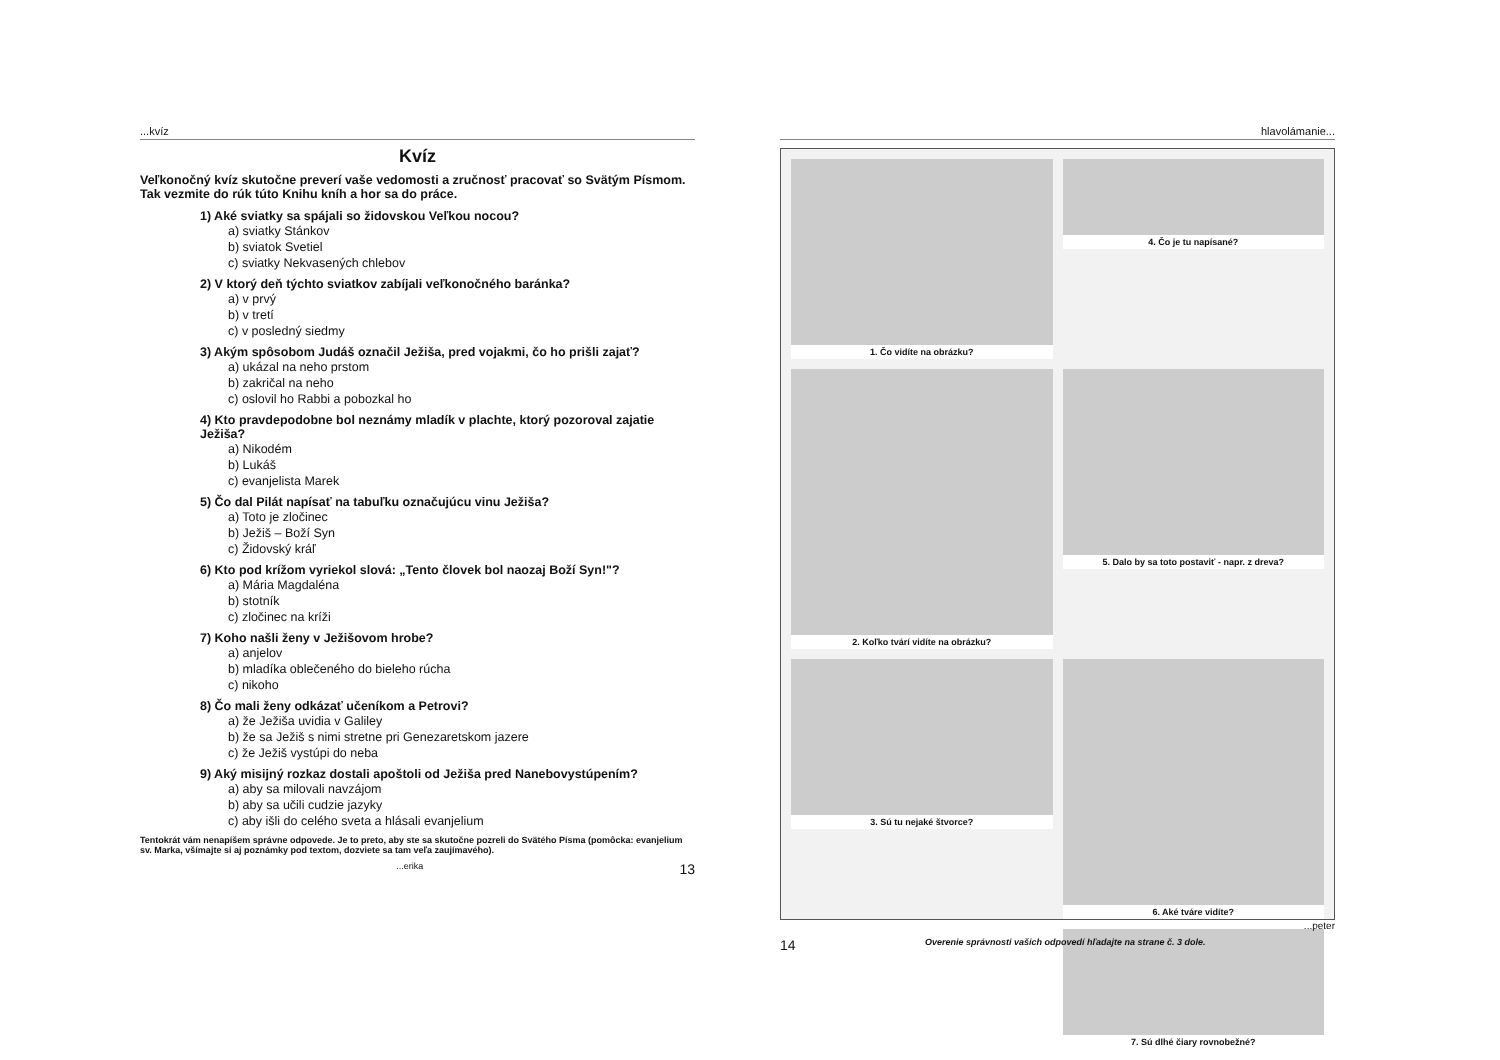...kvíz
Kvíz
Veľkonočný kvíz skutočne preverí vaše vedomosti a zručnosť pracovať so Svätým Písmom. Tak vezmite do rúk túto Knihu kníh a hor sa do práce.
1) Aké sviatky sa spájali so židovskou Veľkou nocou?
a) sviatky Stánkov
b) sviatok Svetiel
c) sviatky Nekvasených chlebov
2) V ktorý deň týchto sviatkov zabíjali veľkonočného baránka?
a) v prvý
b) v tretí
c) v posledný siedmy
3) Akým spôsobom Judáš označil Ježiša, pred vojakmi, čo ho prišli zajať?
a) ukázal na neho prstom
b) zakričal na neho
c) oslovil ho Rabbi a pobozkal ho
4) Kto pravdepodobne bol neznámy mladík v plachte, ktorý pozoroval zajatie Ježiša?
a) Nikodém
b) Lukáš
c) evanjelista Marek
5) Čo dal Pilát napísať na tabuľku označujúcu vinu Ježiša?
a) Toto je zločinec
b) Ježiš – Boží Syn
c) Židovský kráľ
6) Kto pod krížom vyriekol slová: „Tento človek bol naozaj Boží Syn!"?
a) Mária Magdaléna
b) stotník
c) zločinec na kríži
7) Koho našli ženy v Ježišovom hrobe?
a) anjelov
b) mladíka oblečeného do bieleho rúcha
c) nikoho
8) Čo mali ženy odkázať učeníkom a Petrovi?
a) že Ježiša uvidia v Galiley
b) že sa Ježiš s nimi stretne pri Genezaretskom jazere
c) že Ježiš vystúpi do neba
9) Aký misijný rozkaz dostali apoštoli od Ježiša pred Nanebovystúpením?
a) aby sa milovali navzájom
b) aby sa učili cudzie jazyky
c) aby išli do celého sveta a hlásali evanjelium
Tentokrát vám nenapíšem správne odpovede. Je to preto, aby ste sa skutočne pozreli do Svätého Písma (pomôcka: evanjelium sv. Marka, všímajte si aj poznámky pod textom, dozviete sa tam veľa zaujímavého).
...erika 13
hlavolámanie...
1. Čo vidíte na obrázku?
4. Čo je tu napísané?
2. Koľko tvárí vidíte na obrázku?
5. Dalo by sa toto postaviť - napr. z dreva?
3. Sú tu nejaké štvorce?
6. Aké tváre vidíte?
7. Sú dlhé čiary rovnobežné?
...peter
14 Overenie správnosti vašich odpovedí hľadajte na strane č. 3 dole.